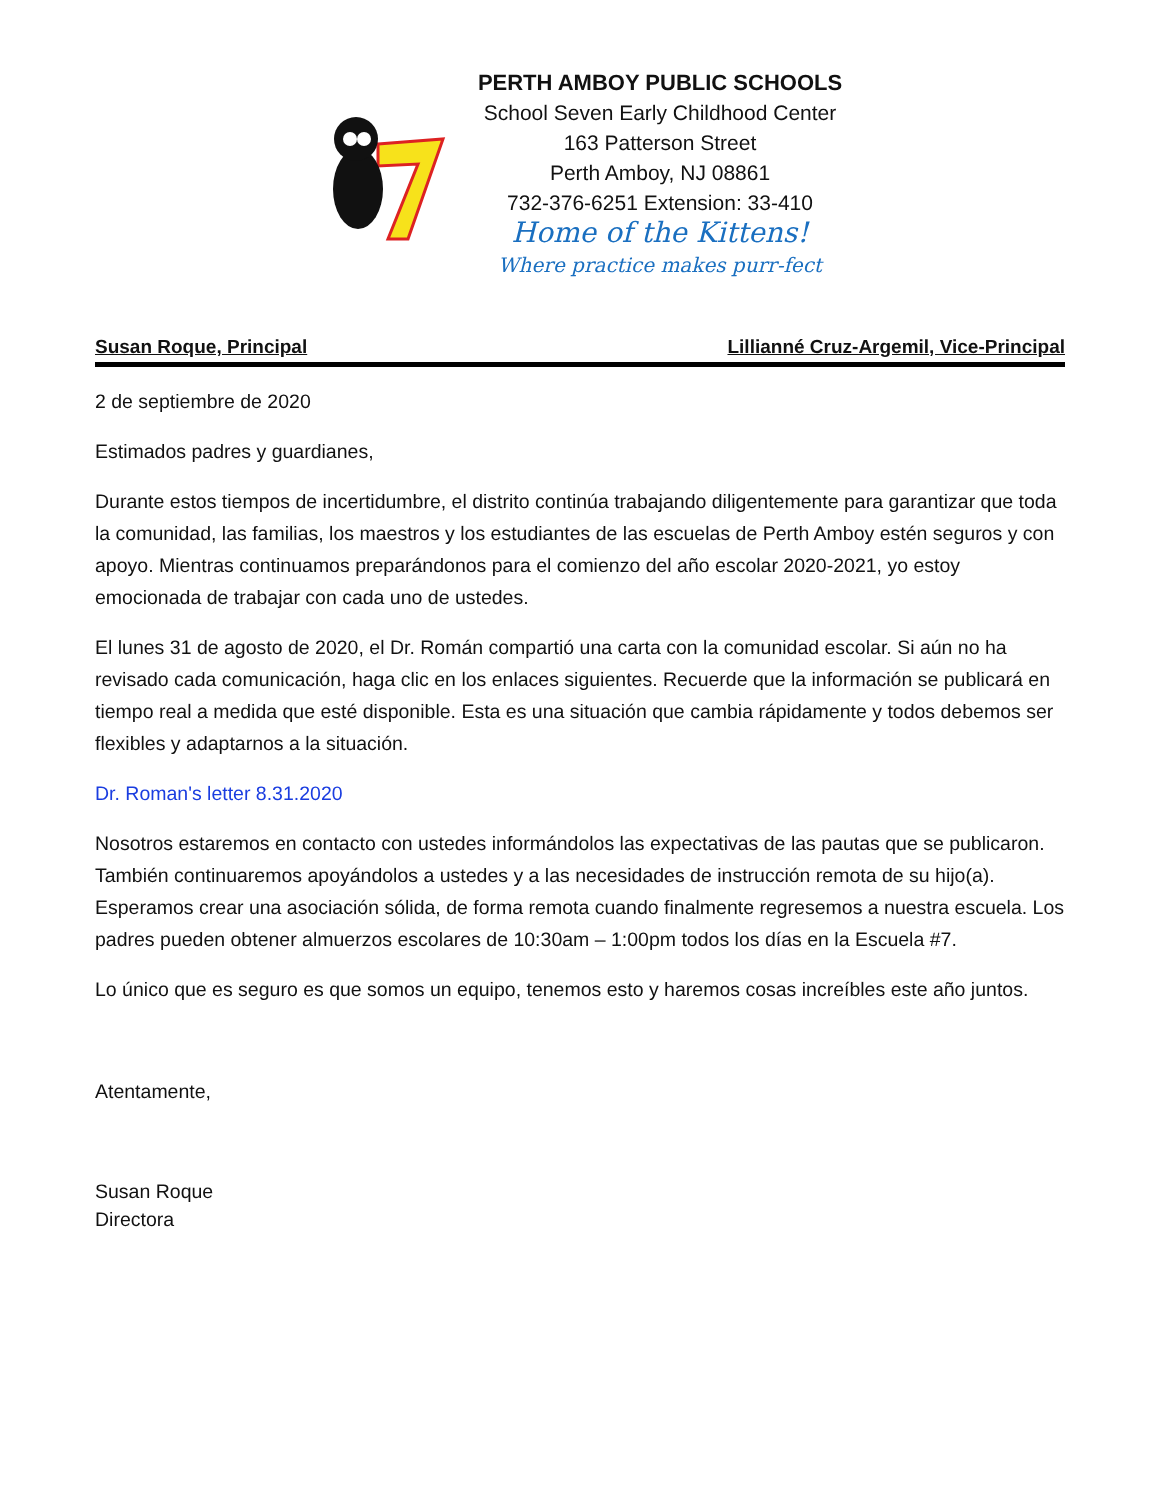PERTH AMBOY PUBLIC SCHOOLS
School Seven Early Childhood Center
163 Patterson Street
Perth Amboy, NJ 08861
732-376-6251 Extension: 33-410
Home of the Kittens!
Where practice makes purr-fect
Susan Roque, Principal Lillianné Cruz-Argemil, Vice-Principal
2 de septiembre de 2020
Estimados padres y guardianes,
Durante estos tiempos de incertidumbre, el distrito continúa trabajando diligentemente para garantizar que toda la comunidad, las familias, los maestros y los estudiantes de las escuelas de Perth Amboy estén seguros y con apoyo. Mientras continuamos preparándonos para el comienzo del año escolar 2020-2021, yo estoy emocionada de trabajar con cada uno de ustedes.
El lunes 31 de agosto de 2020, el Dr. Román compartió una carta con la comunidad escolar. Si aún no ha revisado cada comunicación, haga clic en los enlaces siguientes. Recuerde que la información se publicará en tiempo real a medida que esté disponible. Esta es una situación que cambia rápidamente y todos debemos ser flexibles y adaptarnos a la situación.
Dr. Roman's letter 8.31.2020
Nosotros estaremos en contacto con ustedes informándolos las expectativas de las pautas que se publicaron. También continuaremos apoyándolos a ustedes y a las necesidades de instrucción remota de su hijo(a). Esperamos crear una asociación sólida, de forma remota cuando finalmente regresemos a nuestra escuela. Los padres pueden obtener almuerzos escolares de 10:30am – 1:00pm todos los días en la Escuela #7.
Lo único que es seguro es que somos un equipo, tenemos esto y haremos cosas increíbles este año juntos.
Atentamente,
Susan Roque
Directora